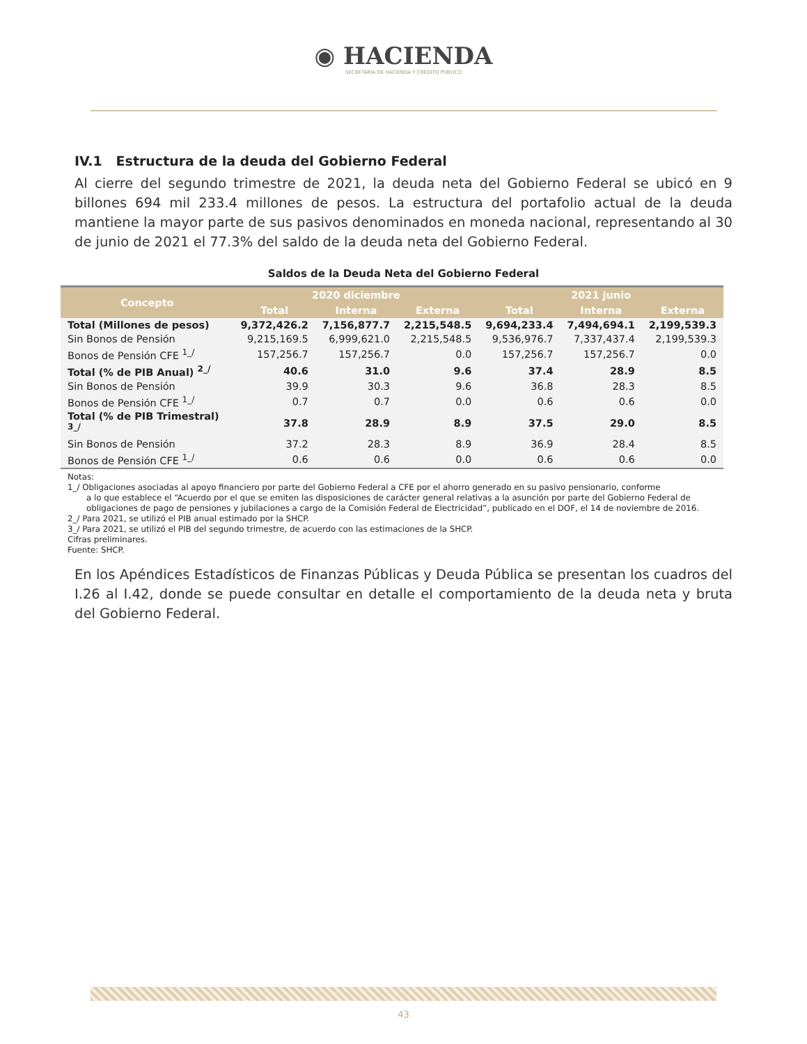◉ HACIENDA
SECRETARÍA DE HACIENDA Y CRÉDITO PÚBLICO
IV.1 Estructura de la deuda del Gobierno Federal
Al cierre del segundo trimestre de 2021, la deuda neta del Gobierno Federal se ubicó en 9 billones 694 mil 233.4 millones de pesos. La estructura del portafolio actual de la deuda mantiene la mayor parte de sus pasivos denominados en moneda nacional, representando al 30 de junio de 2021 el 77.3% del saldo de la deuda neta del Gobierno Federal.
Saldos de la Deuda Neta del Gobierno Federal
| Concepto | 2020 diciembre | | | 2021 junio | | |
| --- | --- | --- | --- | --- | --- | --- |
| | Total | Interna | Externa | Total | Interna | Externa |
| Total (Millones de pesos) | 9,372,426.2 | 7,156,877.7 | 2,215,548.5 | 9,694,233.4 | 7,494,694.1 | 2,199,539.3 |
| Sin Bonos de Pensión | 9,215,169.5 | 6,999,621.0 | 2,215,548.5 | 9,536,976.7 | 7,337,437.4 | 2,199,539.3 |
| Bonos de Pensión CFE <sup>1_/</sup> | 157,256.7 | 157,256.7 | 0.0 | 157,256.7 | 157,256.7 | 0.0 |
| Total (% de PIB Anual) <sup>2_/</sup> | 40.6 | 31.0 | 9.6 | 37.4 | 28.9 | 8.5 |
| Sin Bonos de Pensión | 39.9 | 30.3 | 9.6 | 36.8 | 28.3 | 8.5 |
| Bonos de Pensión CFE <sup>1_/</sup> | 0.7 | 0.7 | 0.0 | 0.6 | 0.6 | 0.0 |
| Total (% de PIB Trimestral) <sup>3_/</sup> | 37.8 | 28.9 | 8.9 | 37.5 | 29.0 | 8.5 |
| Sin Bonos de Pensión | 37.2 | 28.3 | 8.9 | 36.9 | 28.4 | 8.5 |
| Bonos de Pensión CFE <sup>1_/</sup> | 0.6 | 0.6 | 0.0 | 0.6 | 0.6 | 0.0 |
Notas:
1_/ Obligaciones asociadas al apoyo financiero por parte del Gobierno Federal a CFE por el ahorro generado en su pasivo pensionario, conforme
a lo que establece el “Acuerdo por el que se emiten las disposiciones de carácter general relativas a la asunción por parte del Gobierno Federal de obligaciones de pago de pensiones y jubilaciones a cargo de la Comisión Federal de Electricidad”, publicado en el DOF, el 14 de noviembre de 2016.
2_/ Para 2021, se utilizó el PIB anual estimado por la SHCP.
3_/ Para 2021, se utilizó el PIB del segundo trimestre, de acuerdo con las estimaciones de la SHCP.
Cifras preliminares.
Fuente: SHCP.
En los Apéndices Estadísticos de Finanzas Públicas y Deuda Pública se presentan los cuadros del I.26 al I.42, donde se puede consultar en detalle el comportamiento de la deuda neta y bruta del Gobierno Federal.
43